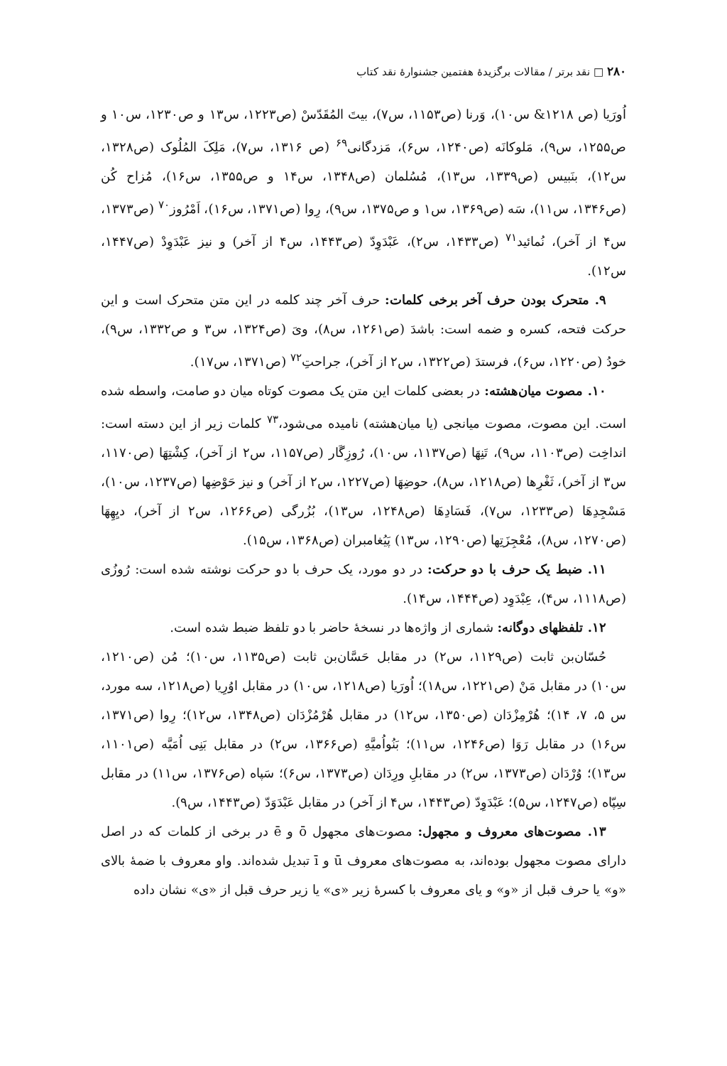۲۸۰ □ نقد برتر / مقالات برگزیدهٔ هفتمین جشنوارهٔ نقد کتاب
اُورَیا (ص ۱۲۱۸& س۱۰)، وَرنا (ص۱۱۵۳، س۷)، بیتَ المُقَدّسْ (ص۱۲۲۳، س۱۳ و ص۱۲۳۰، س۱۰ و ص۱۲۵۵، س۹)، مَلوکانَه (ص۱۲۴۰، س۶)، مَزدگانی<sup>۶۹</sup> (ص ۱۳۱۶، س۷)، مَلِکَ المُلُوک (ص۱۳۲۸، س۱۲)، بنَبیس (ص۱۳۳۹، س۱۳)، مُسُلمان (ص۱۳۴۸، س۱۴ و ص۱۳۵۵، س۱۶)، مُزاح کُن (ص۱۳۴۶، س۱۱)، سَه (ص۱۳۶۹، س۱ و ص۱۳۷۵، س۹)، رِوا (ص۱۳۷۱، س۱۶)، اَمْرُوز<sup>۷۰</sup> (ص۱۳۷۳، س۴ از آخر)، نُمائید<sup>۷۱</sup> (ص۱۴۳۳، س۲)، عَبْدَوِدّ (ص۱۴۴۳، س۴ از آخر) و نیز عَبْدَوِدْ (ص۱۴۴۷، س۱۲).
۹. متحرک بودن حرف آخر برخی کلمات: حرف آخر چند کلمه در این متن متحرک است و این حرکت فتحه، کسره و ضمه است: باشدَ (ص۱۲۶۱، س۸)، ویَ (ص۱۳۲۴، س۳ و ص۱۳۳۲، س۹)، خودُ (ص۱۲۲۰، س۶)، فرستدَ (ص۱۳۲۲، س۲ از آخر)، جراحتِ<sup>۷۲</sup> (ص۱۳۷۱، س۱۷).
۱۰. مصوت میان‌هشته: در بعضی کلمات این متن یک مصوت کوتاه میان دو صامت، واسطه شده است. این مصوت، مصوت میانجی (یا میان‌هشته) نامیده می‌شود،<sup>۷۳</sup> کلمات زیر از این دسته است: انداخِت (ص۱۱۰۳، س۹)، تَنِهَا (ص۱۱۳۷، س۱۰)، رُوزِگَار (ص۱۱۵۷، س۲ از آخر)، کِشْتِهَا (ص۱۱۷۰، س۳ از آخر)، ثَغْرِها (ص۱۲۱۸، س۸)، حوضِهَا (ص۱۲۲۷، س۲ از آخر) و نیز حَوْضِها (ص۱۲۳۷، س۱۰)، مَسْجِدِهَا (ص۱۲۳۳، س۷)، فَسَادِهَا (ص۱۲۴۸، س۱۳)، بُزُرگی (ص۱۲۶۶، س۲ از آخر)، دیِهِهَا (ص۱۲۷۰، س۸)، مُعْجِزَتِها (ص۱۲۹۰، س۱۳) پَیُغامبران (ص۱۳۶۸، س۱۵).
۱۱. ضبط یک حرف با دو حرکت: در دو مورد، یک حرف با دو حرکت نوشته شده است: رُوزُی (ص۱۱۱۸، س۴)، عِبْدَوِد (ص۱۴۴۴، س۱۴).
۱۲. تلفظهای دوگانه: شماری از واژه‌ها در نسخهٔ حاضر با دو تلفظ ضبط شده است.
حُسّان‌بن ثابت (ص۱۱۲۹، س۲) در مقابل حَسَّان‌بن ثابت (ص۱۱۳۵، س۱۰)؛ مُن (ص۱۲۱۰، س۱۰) در مقابل مَنْ (ص۱۲۲۱، س۱۸)؛ اُورَیا (ص۱۲۱۸، س۱۰) در مقابل اوُرِیا (ص۱۲۱۸، سه مورد، س ۵، ۷، ۱۴)؛ هُرْمِزْدَان (ص۱۳۵۰، س۱۲) در مقابل هُرْمُزْدَان (ص۱۳۴۸، س۱۲)؛ رِوا (ص۱۳۷۱، س۱۶) در مقابل رَوَا (ص۱۲۴۶، س۱۱)؛ بَنُواُمیَّهِ (ص۱۳۶۶، س۲) در مقابل بَنِی اُمَیَّه (ص۱۱۰۱، س۱۳)؛ وُرْدَان (ص۱۳۷۳، س۲) در مقابلِ ورِدَان (ص۱۳۷۳، س۶)؛ سَپاه (ص۱۳۷۶، س۱۱) در مقابل سِپّاه (ص۱۲۴۷، س۵)؛ عَبْدَوِدّ (ص۱۴۴۳، س۴ از آخر) در مقابل عَبْدَوَدّ (ص۱۴۴۳، س۹).
۱۳. مصوت‌های معروف و مجهول: مصوت‌های مجهول ō و ē در برخی از کلمات که در اصل دارای مصوت مجهول بوده‌اند، به مصوت‌های معروف ū و ī تبدیل شده‌اند. واو معروف با ضمهٔ بالای «و» یا حرف قبل از «و» و یای معروف با کسرهٔ زیر «ی» یا زیر حرف قبل از «ی» نشان داده